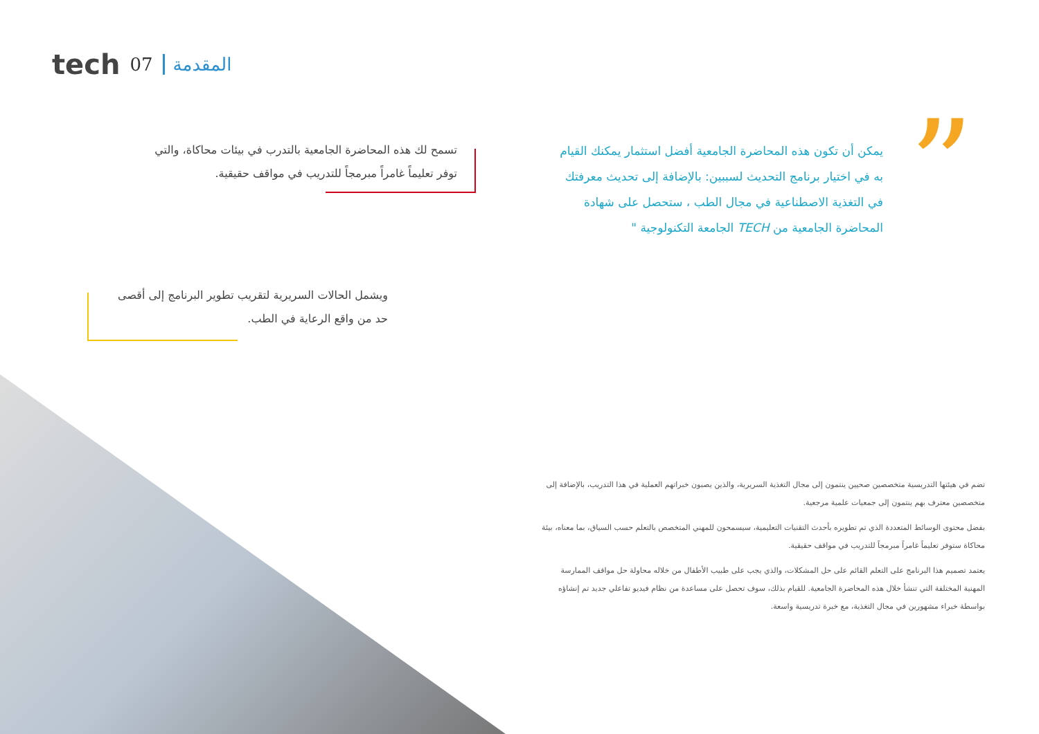tech 07 المقدمة
”
يمكن أن تكون هذه المحاضرة الجامعية أفضل استثمار يمكنك القيام به في اختيار برنامج التحديث لسببين: بالإضافة إلى تحديث معرفتك في التغذية الاصطناعية في مجال الطب ، ستحصل على شهادة المحاضرة الجامعية من TECH الجامعة التكنولوجية "
تسمح لك هذه المحاضرة الجامعية بالتدرب في بيئات محاكاة، والتي توفر تعليماً غامراً مبرمجاً للتدريب في مواقف حقيقية.
ويشمل الحالات السريرية لتقريب تطوير البرنامج إلى أقصى حد من واقع الرعاية في الطب.
تضم في هيئتها التدريسية متخصصين صحيين ينتمون إلى مجال التغذية السريرية، والذين يصبون خبراتهم العملية في هذا التدريب، بالإضافة إلى متخصصين معترف بهم ينتمون إلى جمعيات علمية مرجعية.
بفضل محتوى الوسائط المتعددة الذي تم تطويره بأحدث التقنيات التعليمية، سيسمحون للمهني المتخصص بالتعلم حسب السياق، بما معناه، بيئة محاكاة ستوفر تعليماً غامراً مبرمجاً للتدريب في مواقف حقيقية.
يعتمد تصميم هذا البرنامج على التعلم القائم على حل المشكلات، والذي يجب على طبيب الأطفال من خلاله محاولة حل مواقف الممارسة المهنية المختلفة التي تنشأ خلال هذه المحاضرة الجامعية. للقيام بذلك، سوف تحصل على مساعدة من نظام فيديو تفاعلي جديد تم إنشاؤه بواسطة خبراء مشهورين في مجال التغذية، مع خبرة تدريسية واسعة.